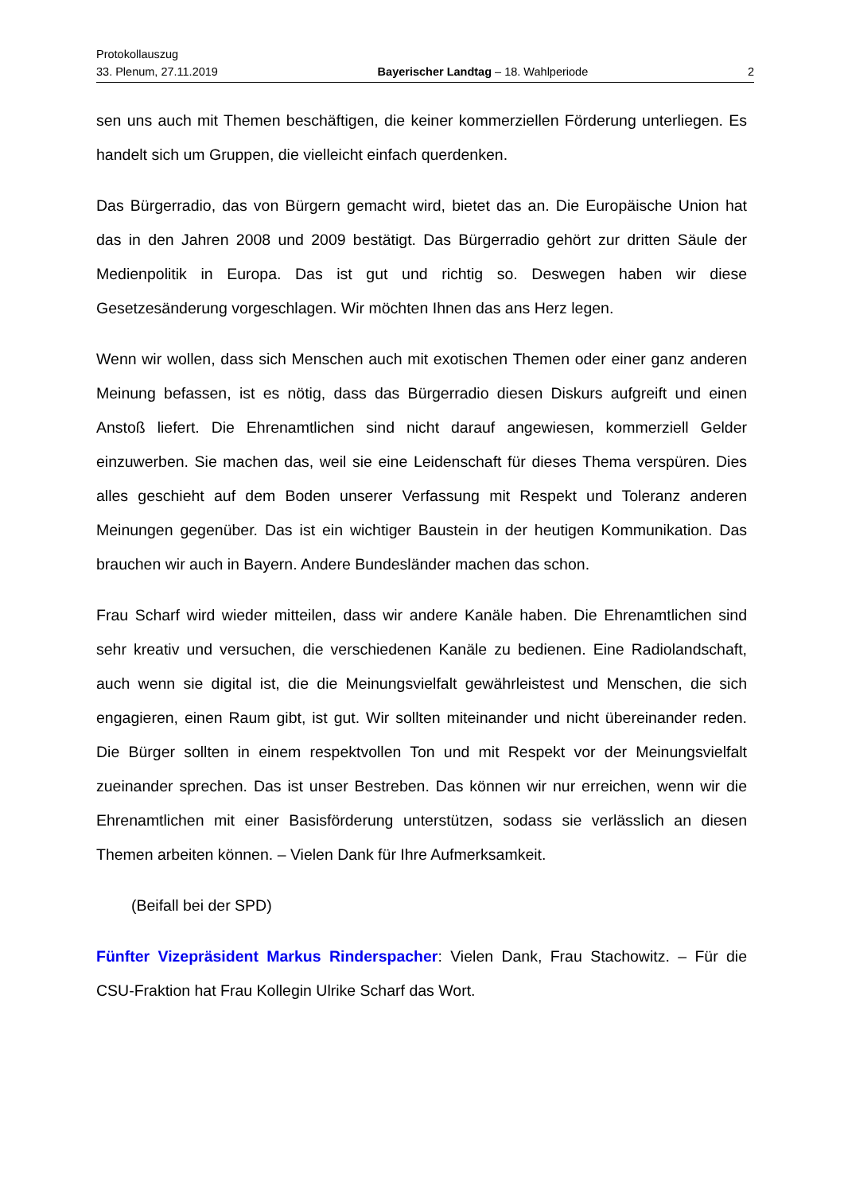Protokollauszug
33. Plenum, 27.11.2019 Bayerischer Landtag – 18. Wahlperiode 2
sen uns auch mit Themen beschäftigen, die keiner kommerziellen Förderung unterliegen. Es handelt sich um Gruppen, die vielleicht einfach querdenken.
Das Bürgerradio, das von Bürgern gemacht wird, bietet das an. Die Europäische Union hat das in den Jahren 2008 und 2009 bestätigt. Das Bürgerradio gehört zur dritten Säule der Medienpolitik in Europa. Das ist gut und richtig so. Deswegen haben wir diese Gesetzesänderung vorgeschlagen. Wir möchten Ihnen das ans Herz legen.
Wenn wir wollen, dass sich Menschen auch mit exotischen Themen oder einer ganz anderen Meinung befassen, ist es nötig, dass das Bürgerradio diesen Diskurs aufgreift und einen Anstoß liefert. Die Ehrenamtlichen sind nicht darauf angewiesen, kommerziell Gelder einzuwerben. Sie machen das, weil sie eine Leidenschaft für dieses Thema verspüren. Dies alles geschieht auf dem Boden unserer Verfassung mit Respekt und Toleranz anderen Meinungen gegenüber. Das ist ein wichtiger Baustein in der heutigen Kommunikation. Das brauchen wir auch in Bayern. Andere Bundesländer machen das schon.
Frau Scharf wird wieder mitteilen, dass wir andere Kanäle haben. Die Ehrenamtlichen sind sehr kreativ und versuchen, die verschiedenen Kanäle zu bedienen. Eine Radiolandschaft, auch wenn sie digital ist, die die Meinungsvielfalt gewährleistest und Menschen, die sich engagieren, einen Raum gibt, ist gut. Wir sollten miteinander und nicht übereinander reden. Die Bürger sollten in einem respektvollen Ton und mit Respekt vor der Meinungsvielfalt zueinander sprechen. Das ist unser Bestreben. Das können wir nur erreichen, wenn wir die Ehrenamtlichen mit einer Basisförderung unterstützen, sodass sie verlässlich an diesen Themen arbeiten können. – Vielen Dank für Ihre Aufmerksamkeit.
(Beifall bei der SPD)
Fünfter Vizepräsident Markus Rinderspacher: Vielen Dank, Frau Stachowitz. – Für die CSU-Fraktion hat Frau Kollegin Ulrike Scharf das Wort.